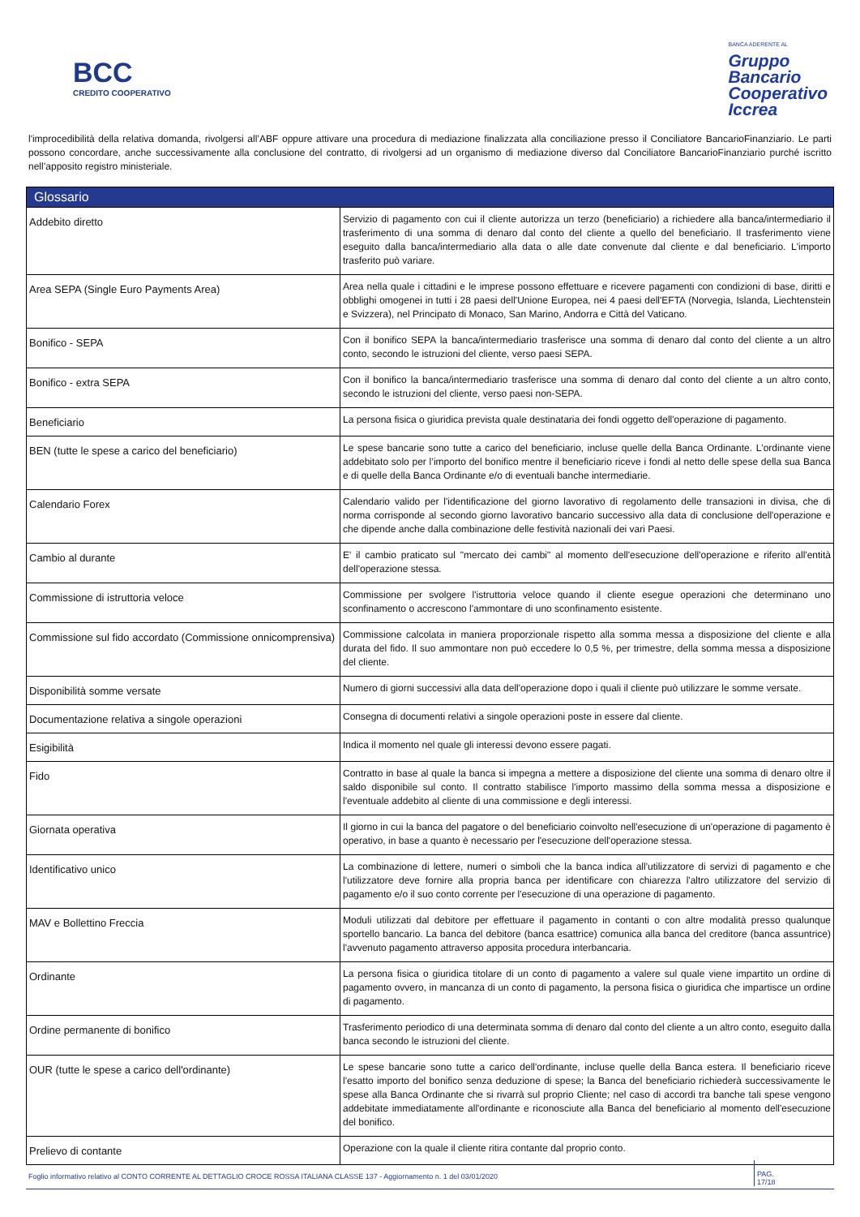BCC
CREDITO COOPERATIVO
BANCA ADERENTE AL
Gruppo
Bancario
Cooperativo
Iccrea
l'improcedibilità della relativa domanda, rivolgersi all’ABF oppure attivare una procedura di mediazione finalizzata alla conciliazione presso il Conciliatore BancarioFinanziario. Le parti possono concordare, anche successivamente alla conclusione del contratto, di rivolgersi ad un organismo di mediazione diverso dal Conciliatore BancarioFinanziario purché iscritto nell’apposito registro ministeriale.
| Glossario | |
| --- | --- |
| Addebito diretto | Servizio di pagamento con cui il cliente autorizza un terzo (beneficiario) a richiedere alla banca/intermediario il trasferimento di una somma di denaro dal conto del cliente a quello del beneficiario. Il trasferimento viene eseguito dalla banca/intermediario alla data o alle date convenute dal cliente e dal beneficiario. L'importo trasferito può variare. |
| Area SEPA (Single Euro Payments Area) | Area nella quale i cittadini e le imprese possono effettuare e ricevere pagamenti con condizioni di base, diritti e obblighi omogenei in tutti i 28 paesi dell'Unione Europea, nei 4 paesi dell'EFTA (Norvegia, Islanda, Liechtenstein e Svizzera), nel Principato di Monaco, San Marino, Andorra e Città del Vaticano. |
| Bonifico - SEPA | Con il bonifico SEPA la banca/intermediario trasferisce una somma di denaro dal conto del cliente a un altro conto, secondo le istruzioni del cliente, verso paesi SEPA. |
| Bonifico - extra SEPA | Con il bonifico la banca/intermediario trasferisce una somma di denaro dal conto del cliente a un altro conto, secondo le istruzioni del cliente, verso paesi non-SEPA. |
| Beneficiario | La persona fisica o giuridica prevista quale destinataria dei fondi oggetto dell'operazione di pagamento. |
| BEN (tutte le spese a carico del beneficiario) | Le spese bancarie sono tutte a carico del beneficiario, incluse quelle della Banca Ordinante. L'ordinante viene addebitato solo per l’importo del bonifico mentre il beneficiario riceve i fondi al netto delle spese della sua Banca e di quelle della Banca Ordinante e/o di eventuali banche intermediarie. |
| Calendario Forex | Calendario valido per l'identificazione del giorno lavorativo di regolamento delle transazioni in divisa, che di norma corrisponde al secondo giorno lavorativo bancario successivo alla data di conclusione dell'operazione e che dipende anche dalla combinazione delle festività nazionali dei vari Paesi. |
| Cambio al durante | E' il cambio praticato sul "mercato dei cambi" al momento dell'esecuzione dell'operazione e riferito all'entità dell'operazione stessa. |
| Commissione di istruttoria veloce | Commissione per svolgere l'istruttoria veloce quando il cliente esegue operazioni che determinano uno sconfinamento o accrescono l'ammontare di uno sconfinamento esistente. |
| Commissione sul fido accordato (Commissione onnicomprensiva) | Commissione calcolata in maniera proporzionale rispetto alla somma messa a disposizione del cliente e alla durata del fido. Il suo ammontare non può eccedere lo 0,5 %, per trimestre, della somma messa a disposizione del cliente. |
| Disponibilità somme versate | Numero di giorni successivi alla data dell'operazione dopo i quali il cliente può utilizzare le somme versate. |
| Documentazione relativa a singole operazioni | Consegna di documenti relativi a singole operazioni poste in essere dal cliente. |
| Esigibilità | Indica il momento nel quale gli interessi devono essere pagati. |
| Fido | Contratto in base al quale la banca si impegna a mettere a disposizione del cliente una somma di denaro oltre il saldo disponibile sul conto. Il contratto stabilisce l'importo massimo della somma messa a disposizione e l'eventuale addebito al cliente di una commissione e degli interessi. |
| Giornata operativa | Il giorno in cui la banca del pagatore o del beneficiario coinvolto nell'esecuzione di un'operazione di pagamento è operativo, in base a quanto è necessario per l'esecuzione dell'operazione stessa. |
| Identificativo unico | La combinazione di lettere, numeri o simboli che la banca indica all'utilizzatore di servizi di pagamento e che l'utilizzatore deve fornire alla propria banca per identificare con chiarezza l'altro utilizzatore del servizio di pagamento e/o il suo conto corrente per l'esecuzione di una operazione di pagamento. |
| MAV e Bollettino Freccia | Moduli utilizzati dal debitore per effettuare il pagamento in contanti o con altre modalità presso qualunque sportello bancario. La banca del debitore (banca esattrice) comunica alla banca del creditore (banca assuntrice) l'avvenuto pagamento attraverso apposita procedura interbancaria. |
| Ordinante | La persona fisica o giuridica titolare di un conto di pagamento a valere sul quale viene impartito un ordine di pagamento ovvero, in mancanza di un conto di pagamento, la persona fisica o giuridica che impartisce un ordine di pagamento. |
| Ordine permanente di bonifico | Trasferimento periodico di una determinata somma di denaro dal conto del cliente a un altro conto, eseguito dalla banca secondo le istruzioni del cliente. |
| OUR (tutte le spese a carico dell'ordinante) | Le spese bancarie sono tutte a carico dell'ordinante, incluse quelle della Banca estera. Il beneficiario riceve l'esatto importo del bonifico senza deduzione di spese; la Banca del beneficiario richiederà successivamente le spese alla Banca Ordinante che si rivarrà sul proprio Cliente; nel caso di accordi tra banche tali spese vengono addebitate immediatamente all'ordinante e riconosciute alla Banca del beneficiario al momento dell'esecuzione del bonifico. |
| Prelievo di contante | Operazione con la quale il cliente ritira contante dal proprio conto. |
Foglio informativo relativo al CONTO CORRENTE AL DETTAGLIO CROCE ROSSA ITALIANA CLASSE 137 - Aggiornamento n. 1 del 03/01/2020 PAG. 17/18